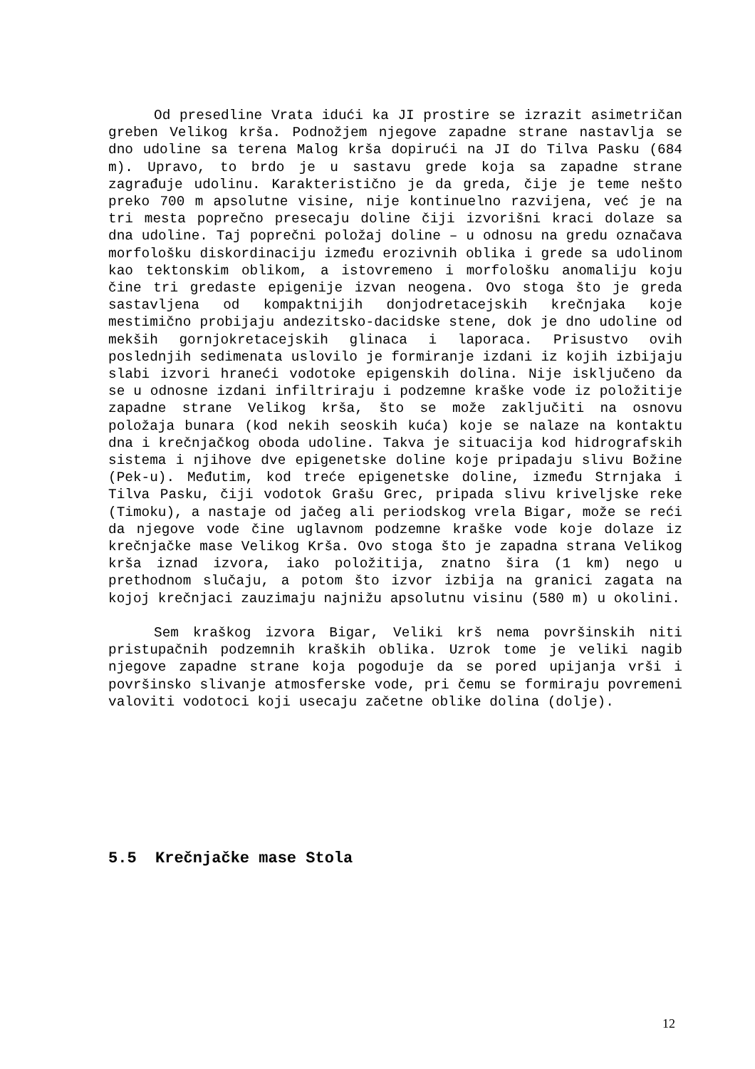Od presedline Vrata idući ka JI prostire se izrazit asimetričan greben Velikog krša. Podnožjem njegove zapadne strane nastavlja se dno udoline sa terena Malog krša dopirući na JI do Tilva Pasku (684 m). Upravo, to brdo je u sastavu grede koja sa zapadne strane zagrađuje udolinu. Karakteristično je da greda, čije je teme nešto preko 700 m apsolutne visine, nije kontinuelno razvijena, već je na tri mesta poprečno presecaju doline čiji izvorišni kraci dolaze sa dna udoline. Taj poprečni položaj doline – u odnosu na gredu označava morfološku diskordinaciju između erozivnih oblika i grede sa udolinom kao tektonskim oblikom, a istovremeno i morfološku anomaliju koju čine tri gredaste epigenije izvan neogena. Ovo stoga što je greda sastavljena od kompaktnijih donjodretacejskih krečnjaka koje mestimično probijaju andezitsko-dacidske stene, dok je dno udoline od mekših gornjokretacejskih glinaca i laporaca. Prisustvo ovih poslednjih sedimenata uslovilo je formiranje izdani iz kojih izbijaju slabi izvori hraneći vodotoke epigenskih dolina. Nije isključeno da se u odnosne izdani infiltriraju i podzemne kraške vode iz položitije zapadne strane Velikog krša, što se može zaključiti na osnovu položaja bunara (kod nekih seoskih kuća) koje se nalaze na kontaktu dna i krečnjačkog oboda udoline. Takva je situacija kod hidrografskih sistema i njihove dve epigenetske doline koje pripadaju slivu Božine (Pek-u). Međutim, kod treće epigenetske doline, između Strnjaka i Tilva Pasku, čiji vodotok Grašu Grec, pripada slivu kriveljske reke (Timoku), a nastaje od jačeg ali periodskog vrela Bigar, može se reći da njegove vode čine uglavnom podzemne kraške vode koje dolaze iz krečnjačke mase Velikog Krša. Ovo stoga što je zapadna strana Velikog krša iznad izvora, iako položitija, znatno šira (1 km) nego u prethodnom slučaju, a potom što izvor izbija na granici zagata na kojoj krečnjaci zauzimaju najnižu apsolutnu visinu (580 m) u okolini.
Sem kraškog izvora Bigar, Veliki krš nema površinskih niti pristupačnih podzemnih kraških oblika. Uzrok tome je veliki nagib njegove zapadne strane koja pogoduje da se pored upijanja vrši i površinsko slivanje atmosferske vode, pri čemu se formiraju povremeni valoviti vodotoci koji usecaju začetne oblike dolina (dolje).
5.5 Krečnjačke mase Stola
12